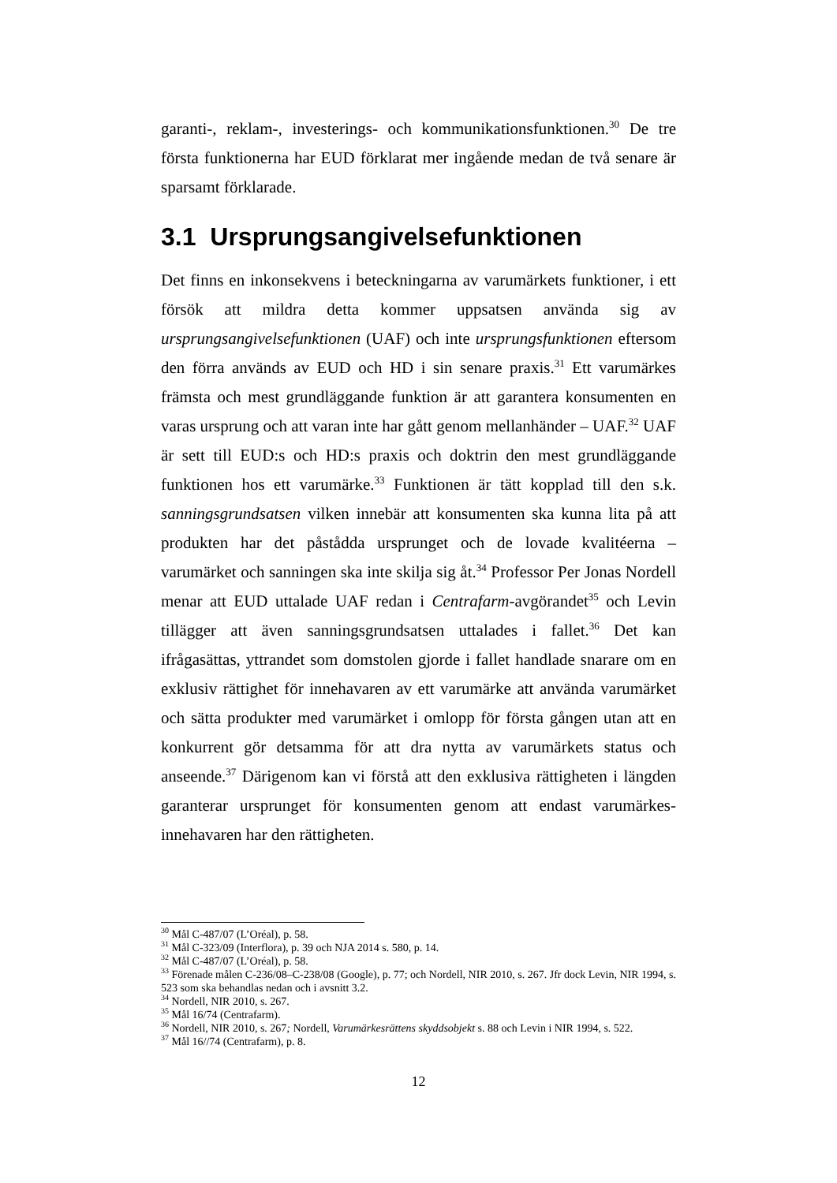garanti-, reklam-, investerings- och kommunikationsfunktionen.<sup>30</sup> De tre första funktionerna har EUD förklarat mer ingående medan de två senare är sparsamt förklarade.
3.1 Ursprungsangivelsefunktionen
Det finns en inkonsekvens i beteckningarna av varumärkets funktioner, i ett försök att mildra detta kommer uppsatsen använda sig av ursprungsangivelsefunktionen (UAF) och inte ursprungsfunktionen eftersom den förra används av EUD och HD i sin senare praxis.<sup>31</sup> Ett varumärkes främsta och mest grundläggande funktion är att garantera konsumenten en varas ursprung och att varan inte har gått genom mellanhänder – UAF.<sup>32</sup> UAF är sett till EUD:s och HD:s praxis och doktrin den mest grundläggande funktionen hos ett varumärke.<sup>33</sup> Funktionen är tätt kopplad till den s.k. sanningsgrundsatsen vilken innebär att konsumenten ska kunna lita på att produkten har det påstådda ursprunget och de lovade kvalitéerna – varumärket och sanningen ska inte skilja sig åt.<sup>34</sup> Professor Per Jonas Nordell menar att EUD uttalade UAF redan i Centrafarm-avgörandet<sup>35</sup> och Levin tillägger att även sanningsgrundsatsen uttalades i fallet.<sup>36</sup> Det kan ifrågasättas, yttrandet som domstolen gjorde i fallet handlade snarare om en exklusiv rättighet för innehavaren av ett varumärke att använda varumärket och sätta produkter med varumärket i omlopp för första gången utan att en konkurrent gör detsamma för att dra nytta av varumärkets status och anseende.<sup>37</sup> Därigenom kan vi förstå att den exklusiva rättigheten i längden garanterar ursprunget för konsumenten genom att endast varumärkes-innehavaren har den rättigheten.
<sup>30</sup> Mål C-487/07 (L’Oréal), p. 58.
<sup>31</sup> Mål C-323/09 (Interflora), p. 39 och NJA 2014 s. 580, p. 14.
<sup>32</sup> Mål C-487/07 (L’Oréal), p. 58.
<sup>33</sup> Förenade målen C-236/08–C-238/08 (Google), p. 77; och Nordell, NIR 2010, s. 267. Jfr dock Levin, NIR 1994, s. 523 som ska behandlas nedan och i avsnitt 3.2.
<sup>34</sup> Nordell, NIR 2010, s. 267.
<sup>35</sup> Mål 16/74 (Centrafarm).
<sup>36</sup> Nordell, NIR 2010, s. 267; Nordell, Varumärkesrättens skyddsobjekt s. 88 och Levin i NIR 1994, s. 522.
<sup>37</sup> Mål 16//74 (Centrafarm), p. 8.
12